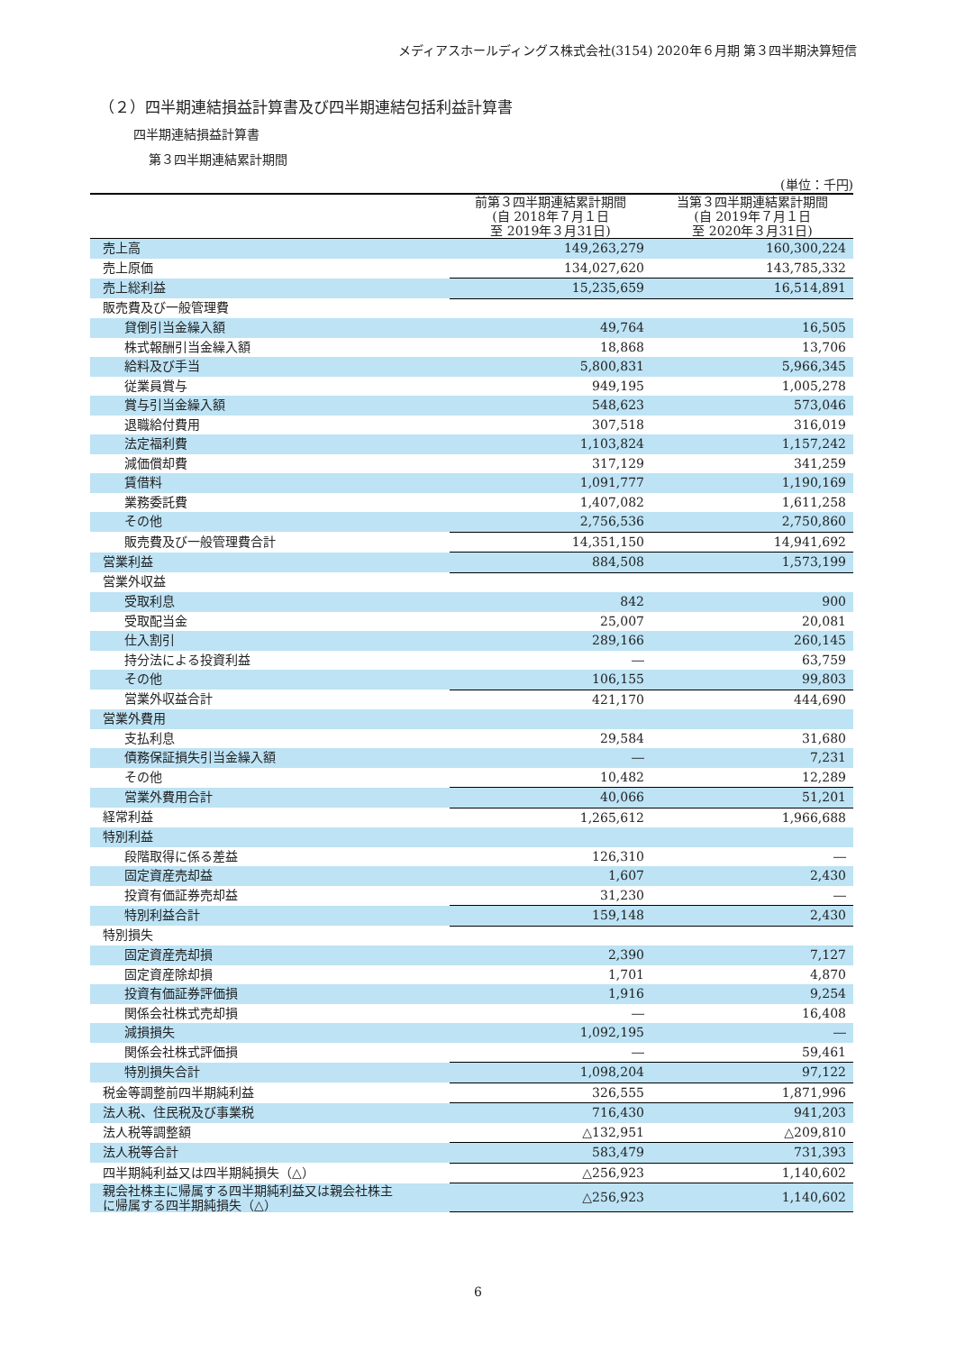メディアスホールディングス株式会社(3154) 2020年６月期 第３四半期決算短信
（２）四半期連結損益計算書及び四半期連結包括利益計算書
四半期連結損益計算書
第３四半期連結累計期間
(単位：千円)
| | 前第３四半期連結累計期間 (自 2018年７月１日 至 2019年３月31日) | 当第３四半期連結累計期間 (自 2019年７月１日 至 2020年３月31日) |
| --- | --- | --- |
| 売上高 | 149,263,279 | 160,300,224 |
| 売上原価 | 134,027,620 | 143,785,332 |
| 売上総利益 | 15,235,659 | 16,514,891 |
| 販売費及び一般管理費 | | |
| 貸倒引当金繰入額 | 49,764 | 16,505 |
| 株式報酬引当金繰入額 | 18,868 | 13,706 |
| 給料及び手当 | 5,800,831 | 5,966,345 |
| 従業員賞与 | 949,195 | 1,005,278 |
| 賞与引当金繰入額 | 548,623 | 573,046 |
| 退職給付費用 | 307,518 | 316,019 |
| 法定福利費 | 1,103,824 | 1,157,242 |
| 減価償却費 | 317,129 | 341,259 |
| 賃借料 | 1,091,777 | 1,190,169 |
| 業務委託費 | 1,407,082 | 1,611,258 |
| その他 | 2,756,536 | 2,750,860 |
| 販売費及び一般管理費合計 | 14,351,150 | 14,941,692 |
| 営業利益 | 884,508 | 1,573,199 |
| 営業外収益 | | |
| 受取利息 | 842 | 900 |
| 受取配当金 | 25,007 | 20,081 |
| 仕入割引 | 289,166 | 260,145 |
| 持分法による投資利益 | ― | 63,759 |
| その他 | 106,155 | 99,803 |
| 営業外収益合計 | 421,170 | 444,690 |
| 営業外費用 | | |
| 支払利息 | 29,584 | 31,680 |
| 債務保証損失引当金繰入額 | ― | 7,231 |
| その他 | 10,482 | 12,289 |
| 営業外費用合計 | 40,066 | 51,201 |
| 経常利益 | 1,265,612 | 1,966,688 |
| 特別利益 | | |
| 段階取得に係る差益 | 126,310 | ― |
| 固定資産売却益 | 1,607 | 2,430 |
| 投資有価証券売却益 | 31,230 | ― |
| 特別利益合計 | 159,148 | 2,430 |
| 特別損失 | | |
| 固定資産売却損 | 2,390 | 7,127 |
| 固定資産除却損 | 1,701 | 4,870 |
| 投資有価証券評価損 | 1,916 | 9,254 |
| 関係会社株式売却損 | ― | 16,408 |
| 減損損失 | 1,092,195 | ― |
| 関係会社株式評価損 | ― | 59,461 |
| 特別損失合計 | 1,098,204 | 97,122 |
| 税金等調整前四半期純利益 | 326,555 | 1,871,996 |
| 法人税、住民税及び事業税 | 716,430 | 941,203 |
| 法人税等調整額 | △132,951 | △209,810 |
| 法人税等合計 | 583,479 | 731,393 |
| 四半期純利益又は四半期純損失（△） | △256,923 | 1,140,602 |
| 親会社株主に帰属する四半期純利益又は親会社株主 に帰属する四半期純損失（△） | △256,923 | 1,140,602 |
6